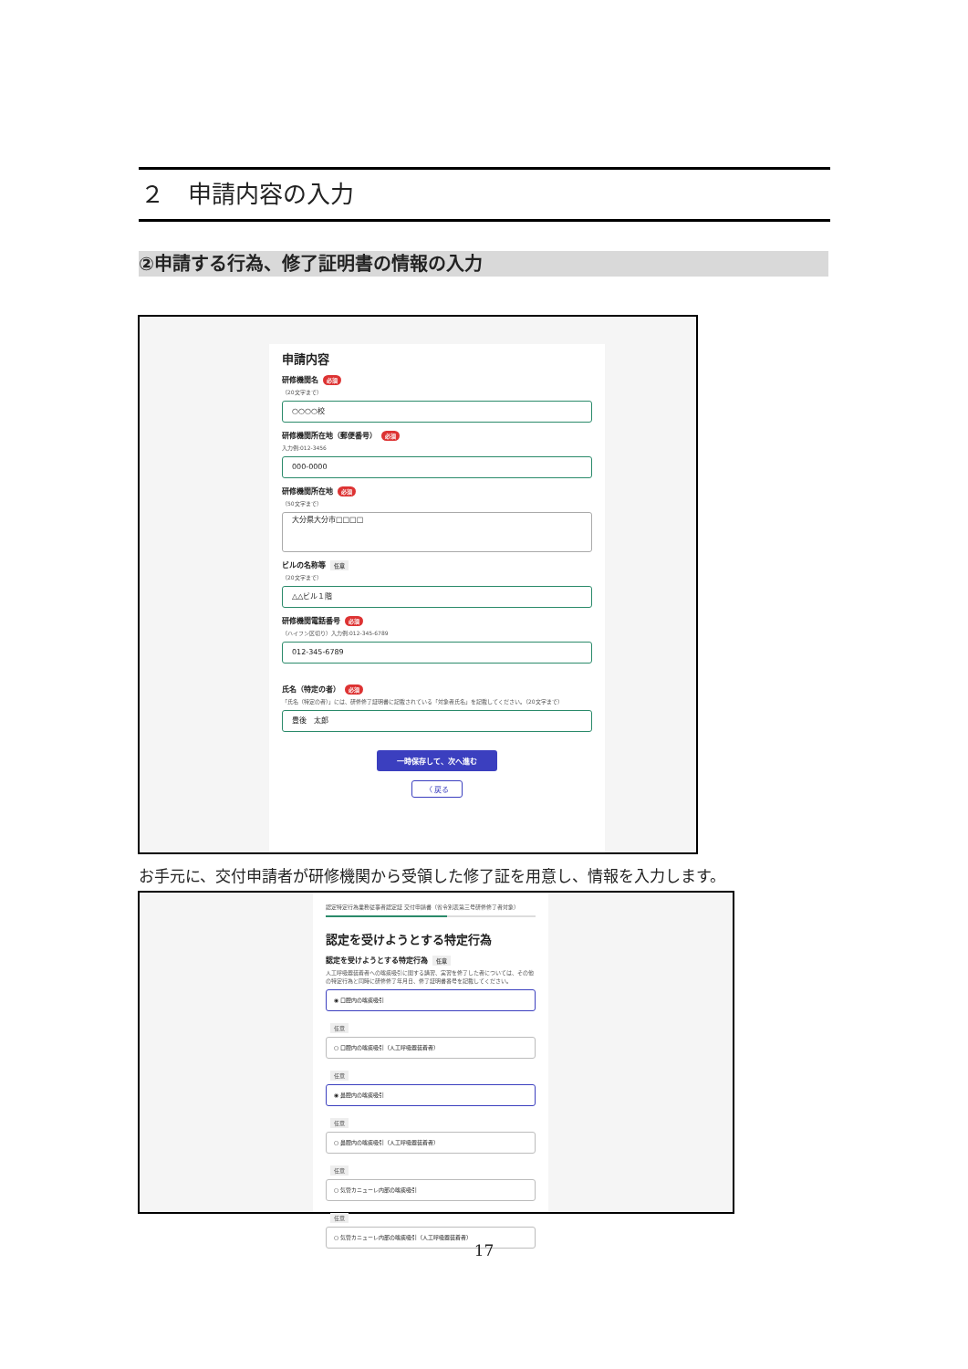２　申請内容の入力
②申請する行為、修了証明書の情報の入力
申請内容
研修機関名 必須
（20文字まで）
○○○○校
研修機関所在地（郵便番号） 必須
入力例:012-3456
000-0000
研修機関所在地 必須
（50文字まで）
大分県大分市□□□□
ビルの名称等 任意
（20文字まで）
△△ビル１階
研修機関電話番号 必須
（ハイフン区切り）入力例:012-345-6789
012-345-6789
氏名（特定の者） 必須
「氏名（特定の者）」には、研修修了証明書に記載されている「対象者氏名」を記載してください。（20文字まで）
豊後　太郎
一時保存して、次へ進む
〈 戻る
お手元に、交付申請者が研修機関から受領した修了証を用意し、情報を入力します。
認定特定行為業務従事者認定証 交付申請書（省令別表第三号研修修了者対象）
認定を受けようとする特定行為
認定を受けようとする特定行為 任意
人工呼吸器装着者への喀痰吸引に関する講習、実習を修了した者については、その他の特定行為と同時に研修修了年月日、修了証明書番号を記載してください。
◉ 口腔内の喀痰吸引
任意
○ 口腔内の喀痰吸引（人工呼吸器装着者）
任意
◉ 鼻腔内の喀痰吸引
任意
○ 鼻腔内の喀痰吸引（人工呼吸器装着者）
任意
○ 気管カニューレ内部の喀痰吸引
任意
○ 気管カニューレ内部の喀痰吸引（人工呼吸器装着者）
17